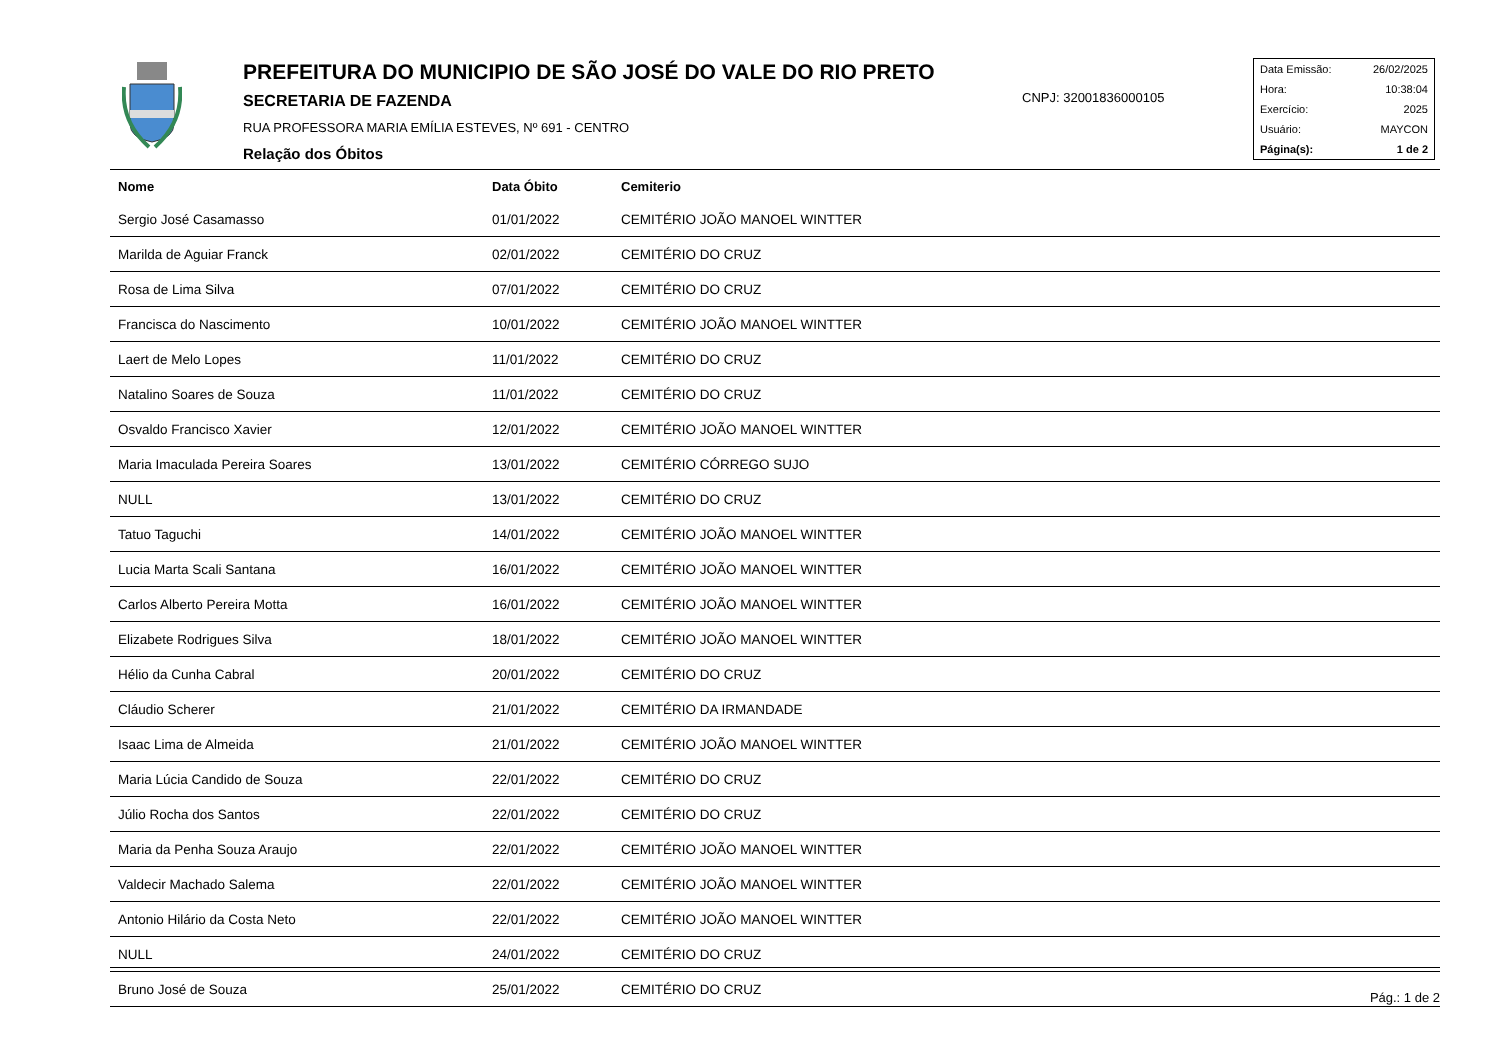PREFEITURA DO MUNICIPIO DE SÃO JOSÉ DO VALE DO RIO PRETO
SECRETARIA DE FAZENDA
RUA PROFESSORA MARIA EMÍLIA ESTEVES, Nº 691 - CENTRO
Relação dos Óbitos
CNPJ: 32001836000105
| Data Emissão: | 26/02/2025 |
| Hora: | 10:38:04 |
| Exercício: | 2025 |
| Usuário: | MAYCON |
| Página(s): | 1 de 2 |
| Nome | Data Óbito | Cemiterio |
| --- | --- | --- |
| Sergio José Casamasso | 01/01/2022 | CEMITÉRIO JOÃO MANOEL WINTTER |
| Marilda de Aguiar Franck | 02/01/2022 | CEMITÉRIO DO CRUZ |
| Rosa de Lima Silva | 07/01/2022 | CEMITÉRIO DO CRUZ |
| Francisca do Nascimento | 10/01/2022 | CEMITÉRIO JOÃO MANOEL WINTTER |
| Laert de Melo Lopes | 11/01/2022 | CEMITÉRIO DO CRUZ |
| Natalino Soares de Souza | 11/01/2022 | CEMITÉRIO DO CRUZ |
| Osvaldo Francisco Xavier | 12/01/2022 | CEMITÉRIO JOÃO MANOEL WINTTER |
| Maria Imaculada Pereira Soares | 13/01/2022 | CEMITÉRIO CÓRREGO SUJO |
| NULL | 13/01/2022 | CEMITÉRIO DO CRUZ |
| Tatuo Taguchi | 14/01/2022 | CEMITÉRIO JOÃO MANOEL WINTTER |
| Lucia Marta Scali Santana | 16/01/2022 | CEMITÉRIO JOÃO MANOEL WINTTER |
| Carlos Alberto Pereira Motta | 16/01/2022 | CEMITÉRIO JOÃO MANOEL WINTTER |
| Elizabete Rodrigues Silva | 18/01/2022 | CEMITÉRIO JOÃO MANOEL WINTTER |
| Hélio da Cunha Cabral | 20/01/2022 | CEMITÉRIO DO CRUZ |
| Cláudio Scherer | 21/01/2022 | CEMITÉRIO DA IRMANDADE |
| Isaac Lima de Almeida | 21/01/2022 | CEMITÉRIO JOÃO MANOEL WINTTER |
| Maria Lúcia Candido de Souza | 22/01/2022 | CEMITÉRIO DO CRUZ |
| Júlio Rocha dos Santos | 22/01/2022 | CEMITÉRIO DO CRUZ |
| Maria da Penha Souza Araujo | 22/01/2022 | CEMITÉRIO JOÃO MANOEL WINTTER |
| Valdecir Machado Salema | 22/01/2022 | CEMITÉRIO JOÃO MANOEL WINTTER |
| Antonio Hilário da Costa Neto | 22/01/2022 | CEMITÉRIO JOÃO MANOEL WINTTER |
| NULL | 24/01/2022 | CEMITÉRIO DO CRUZ |
| Bruno José de Souza | 25/01/2022 | CEMITÉRIO DO CRUZ |
Pág.: 1 de 2